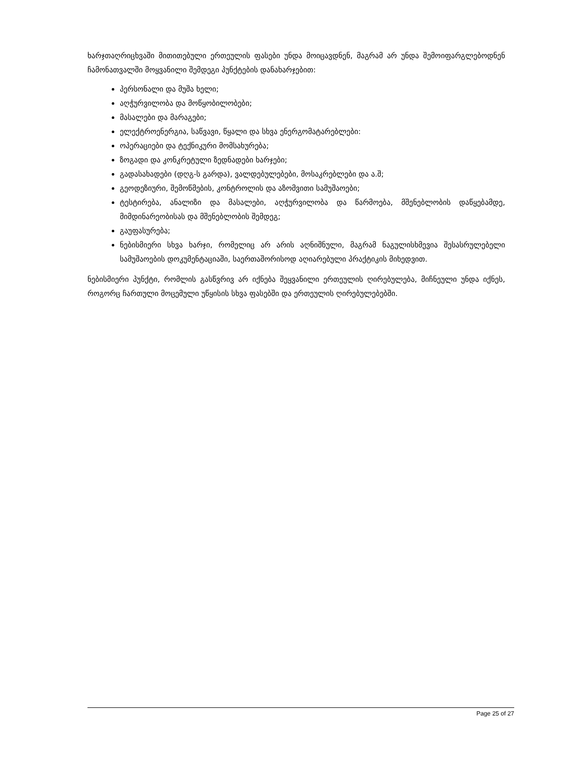ხარჯთაღრიცხვაში მითითებული ერთეულის ფასები უნდა მოიცავდნენ, მაგრამ არ უნდა შემოიფარგლებოდნენ ჩამონათვალში მოყვანილი შემდეგი პუნქტების დანახარჯებით:
პერსონალი და მუშა ხელი;
აღჭურვილობა და მოწყობილობები;
მასალები და მარაგები;
ელექტროენერგია, საწვავი, წყალი და სხვა ენერგომატარებლები:
ოპერაციები და ტექნიკური მომსახურება;
ზოგადი და კონკრეტული ზედნადები ხარჯები;
გადასახადები (დღგ-ს გარდა), ვალდებულებები, მოსაკრებლები და ა.შ;
გეოდეზიური, შემოწმების, კონტროლის და აზომვითი სამუშაოები;
ტესტირება, ანალიზი და მასალები, აღჭურვილობა და წარმოება, მშენებლობის დაწყებამდე, მიმდინარეობისას და მშენებლობის შემდეგ;
გაუფასურება;
ნებისმიერი სხვა ხარჯი, რომელიც არ არის აღნიშნული, მაგრამ ნაგულისხმევია შესასრულებელი სამუშაოების დოკუმენტაციაში, საერთაშორისოდ აღიარებული პრაქტიკის მიხედვით.
ნებისმიერი პუნქტი, რომლის გასწვრივ არ იქნება შეყვანილი ერთეულის ღირებულება, მიჩნეული უნდა იქნეს, როგორც ჩართული მოცემული უწყისის სხვა ფასებში და ერთეულის ღირებულებებში.
Page 25 of 27